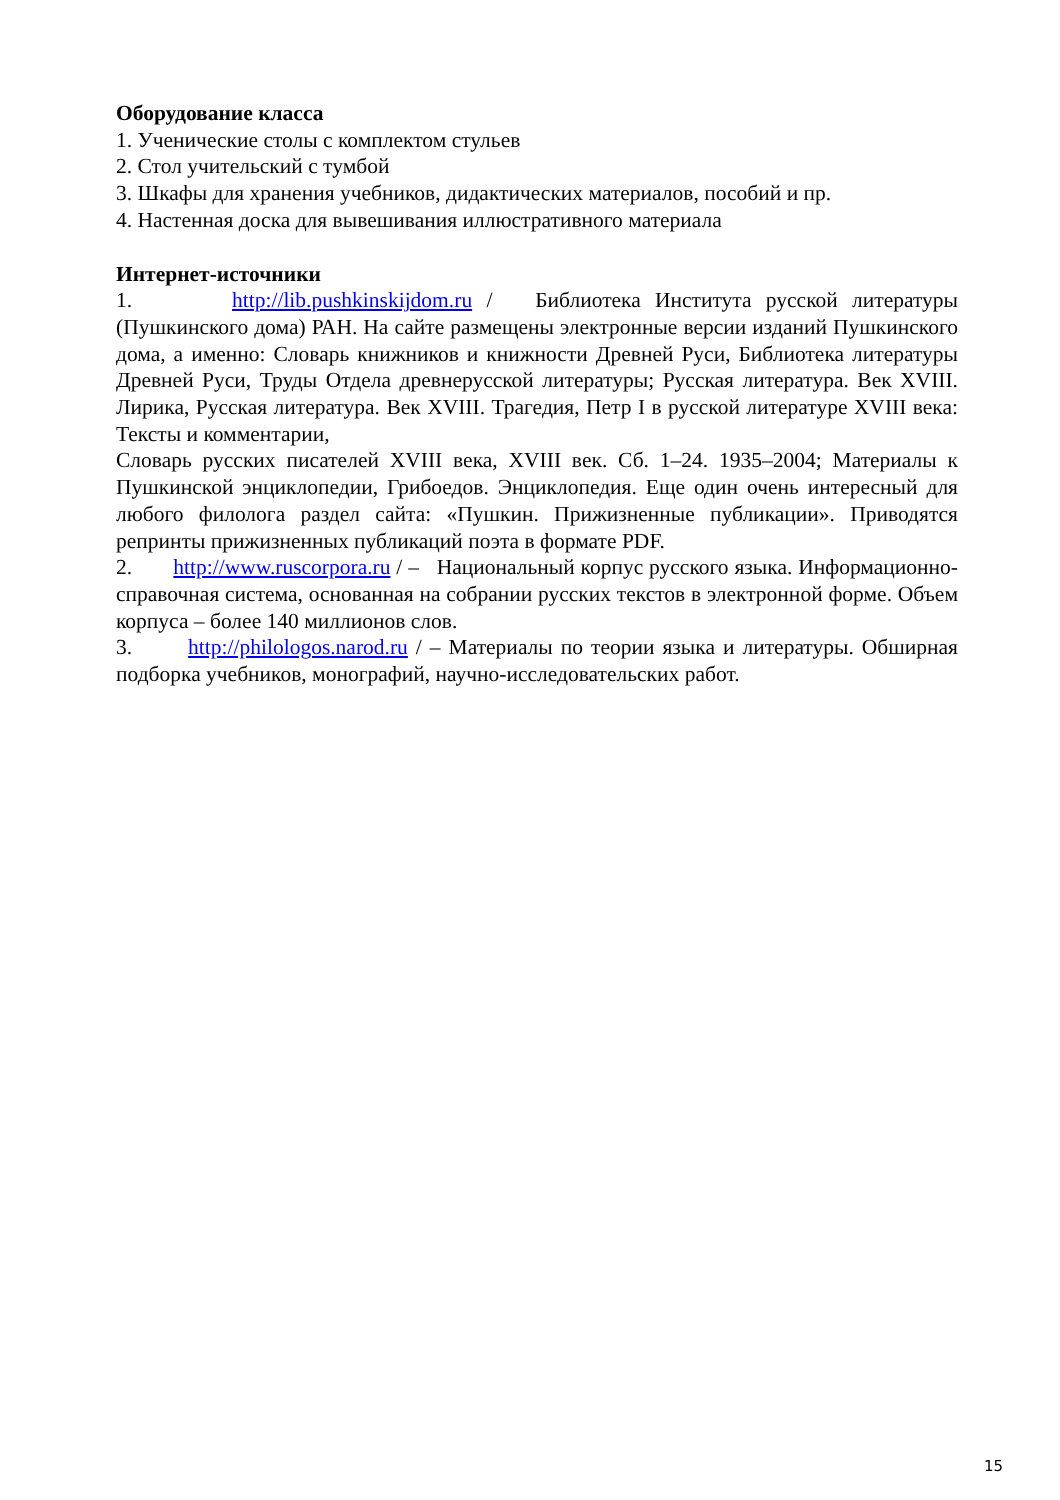Оборудование класса
1. Ученические столы с комплектом стульев
2. Стол учительский с тумбой
3. Шкафы для хранения учебников, дидактических материалов, пособий и пр.
4. Настенная доска для вывешивания иллюстративного материала
Интернет-источники
1. http://lib.pushkinskijdom.ru / Библиотека Института русской литературы (Пушкинского дома) РАН. На сайте размещены электронные версии изданий Пушкинского дома, а именно: Словарь книжников и книжности Древней Руси, Библиотека литературы Древней Руси, Труды Отдела древнерусской литературы; Русская литература. Век XVIII. Лирика, Русская литература. Век XVIII. Трагедия, Петр I в русской литературе XVIII века: Тексты и комментарии,
Словарь русских писателей XVIII века, XVIII век. Сб. 1–24. 1935–2004; Материалы к Пушкинской энциклопедии, Грибоедов. Энциклопедия. Еще один очень интересный для любого филолога раздел сайта: «Пушкин. Прижизненные публикации». Приводятся репринты прижизненных публикаций поэта в формате PDF.
2. http://www.ruscorpora.ru / – Национальный корпус русского языка. Информационно-справочная система, основанная на собрании русских текстов в электронной форме. Объем корпуса – более 140 миллионов слов.
3. http://philologos.narod.ru / – Материалы по теории языка и литературы. Обширная подборка учебников, монографий, научно-исследовательских работ.
15